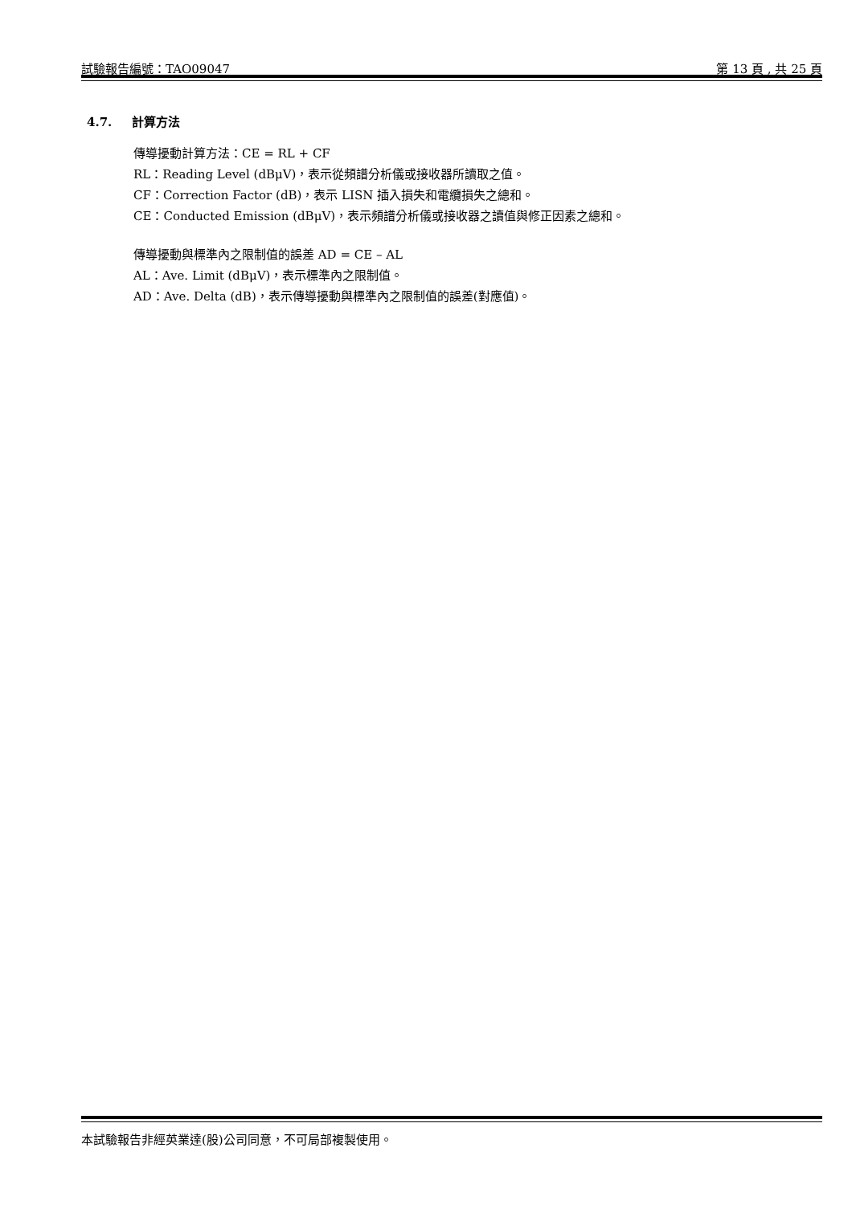試驗報告編號：TAO09047 第 13 頁 , 共 25 頁
4.7. 計算方法
傳導擾動計算方法：CE = RL + CF
RL：Reading Level (dBμV)，表示從頻譜分析儀或接收器所讀取之值。
CF：Correction Factor (dB)，表示 LISN 插入損失和電纜損失之總和。
CE：Conducted Emission (dBμV)，表示頻譜分析儀或接收器之讀值與修正因素之總和。
傳導擾動與標準內之限制值的誤差 AD = CE – AL
AL：Ave. Limit (dBμV)，表示標準內之限制值。
AD：Ave. Delta (dB)，表示傳導擾動與標準內之限制值的誤差(對應值)。
本試驗報告非經英業達(股)公司同意，不可局部複製使用。